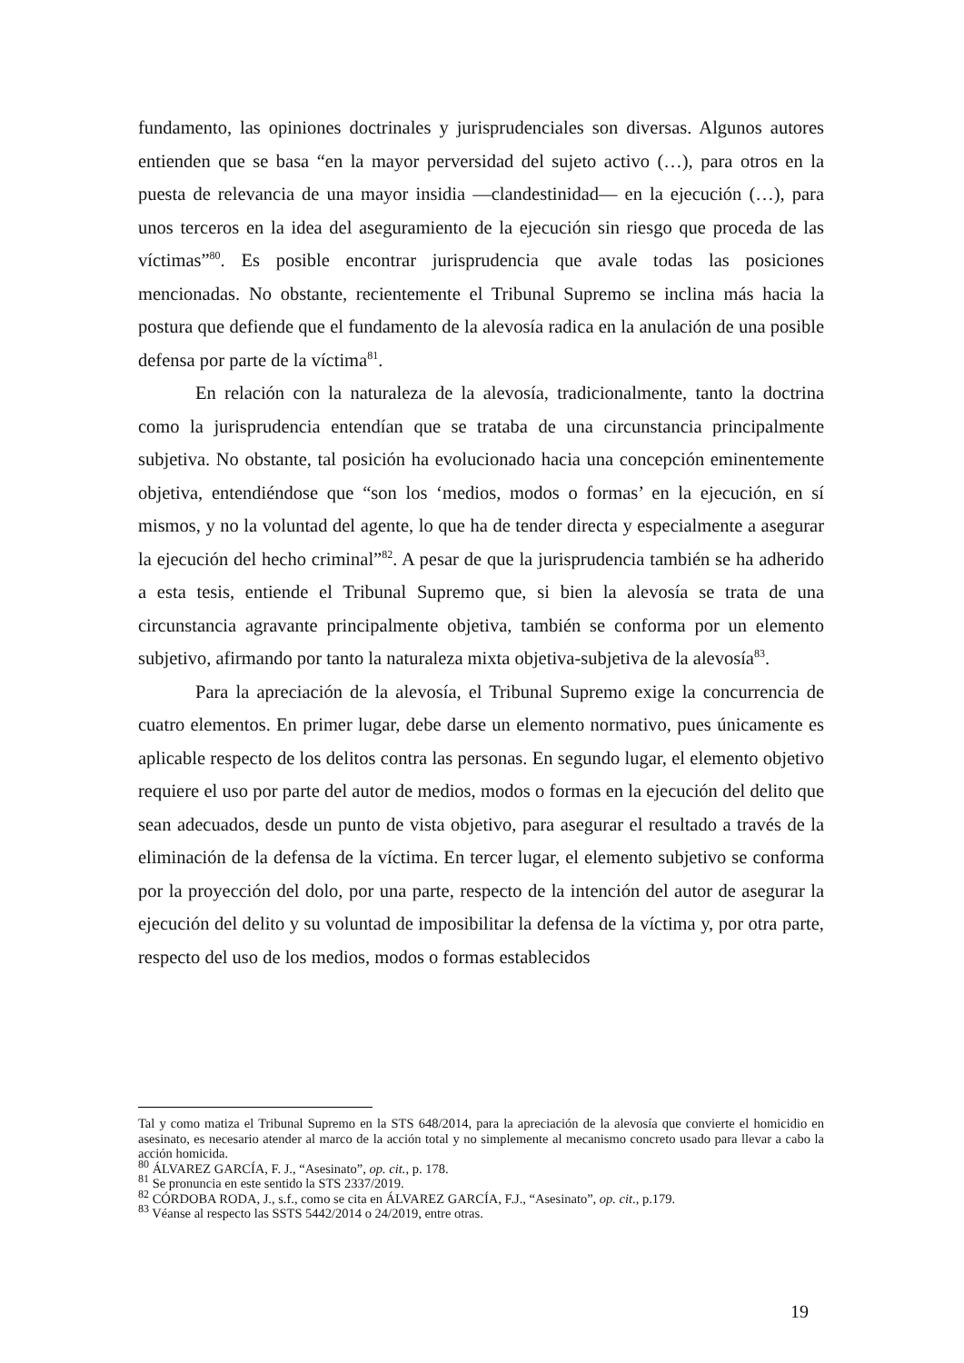fundamento, las opiniones doctrinales y jurisprudenciales son diversas. Algunos autores entienden que se basa “en la mayor perversidad del sujeto activo (…), para otros en la puesta de relevancia de una mayor insidia —clandestinidad— en la ejecución (…), para unos terceros en la idea del aseguramiento de la ejecución sin riesgo que proceda de las víctimas”<sup>80</sup>. Es posible encontrar jurisprudencia que avale todas las posiciones mencionadas. No obstante, recientemente el Tribunal Supremo se inclina más hacia la postura que defiende que el fundamento de la alevosía radica en la anulación de una posible defensa por parte de la víctima<sup>81</sup>.
En relación con la naturaleza de la alevosía, tradicionalmente, tanto la doctrina como la jurisprudencia entendían que se trataba de una circunstancia principalmente subjetiva. No obstante, tal posición ha evolucionado hacia una concepción eminentemente objetiva, entendiéndose que “son los ‘medios, modos o formas’ en la ejecución, en sí mismos, y no la voluntad del agente, lo que ha de tender directa y especialmente a asegurar la ejecución del hecho criminal”<sup>82</sup>. A pesar de que la jurisprudencia también se ha adherido a esta tesis, entiende el Tribunal Supremo que, si bien la alevosía se trata de una circunstancia agravante principalmente objetiva, también se conforma por un elemento subjetivo, afirmando por tanto la naturaleza mixta objetiva-subjetiva de la alevosía<sup>83</sup>.
Para la apreciación de la alevosía, el Tribunal Supremo exige la concurrencia de cuatro elementos. En primer lugar, debe darse un elemento normativo, pues únicamente es aplicable respecto de los delitos contra las personas. En segundo lugar, el elemento objetivo requiere el uso por parte del autor de medios, modos o formas en la ejecución del delito que sean adecuados, desde un punto de vista objetivo, para asegurar el resultado a través de la eliminación de la defensa de la víctima. En tercer lugar, el elemento subjetivo se conforma por la proyección del dolo, por una parte, respecto de la intención del autor de asegurar la ejecución del delito y su voluntad de imposibilitar la defensa de la víctima y, por otra parte, respecto del uso de los medios, modos o formas establecidos
Tal y como matiza el Tribunal Supremo en la STS 648/2014, para la apreciación de la alevosía que convierte el homicidio en asesinato, es necesario atender al marco de la acción total y no simplemente al mecanismo concreto usado para llevar a cabo la acción homicida.
<sup>80</sup> ÁLVAREZ GARCÍA, F. J., “Asesinato”, op. cit., p. 178.
<sup>81</sup> Se pronuncia en este sentido la STS 2337/2019.
<sup>82</sup> CÓRDOBA RODA, J., s.f., como se cita en ÁLVAREZ GARCÍA, F.J., “Asesinato”, op. cit., p.179.
<sup>83</sup> Véanse al respecto las SSTS 5442/2014 o 24/2019, entre otras.
19